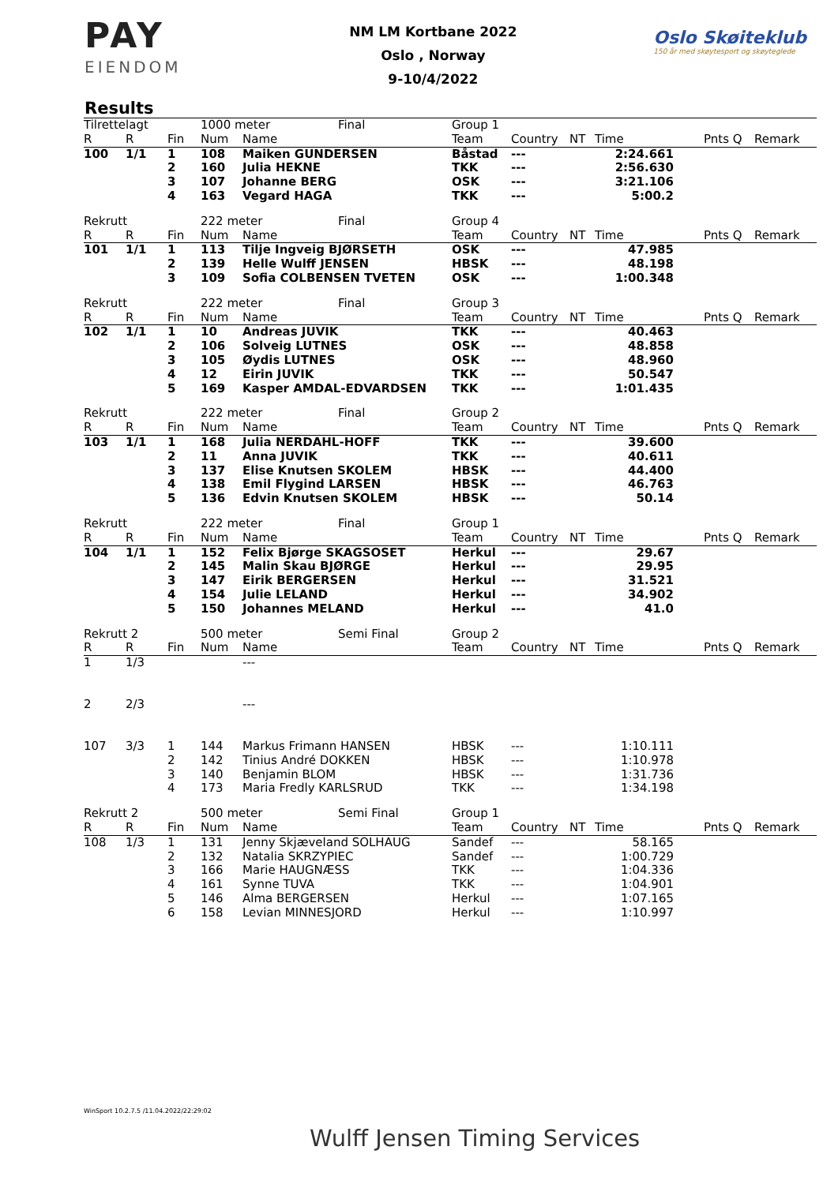PAY
EIENDOM
NM LM Kortbane 2022
Oslo , Norway
9-10/4/2022
Oslo Skøiteklub
150 år med skøytesport og skøyteglede
Results
| Tilrettelagt | | | 1000 meter Final | | Group 1 | | | | | | |
| R | R | Fin | Num | Name | Team | Country | NT | Time | Pnts | Q | Remark |
| 100 | 1/1 | 1 | 108 | Maiken GUNDERSEN | Båstad | --- | | 2:24.661 | | | |
| | | 2 | 160 | Julia HEKNE | TKK | --- | | 2:56.630 | | | |
| | | 3 | 107 | Johanne BERG | OSK | --- | | 3:21.106 | | | |
| | | 4 | 163 | Vegard HAGA | TKK | --- | | 5:00.2 | | | |
| Rekrutt | | | 222 meter Final | | Group 4 | | | | | | |
| R | R | Fin | Num | Name | Team | Country | NT | Time | Pnts | Q | Remark |
| 101 | 1/1 | 1 | 113 | Tilje Ingveig BJØRSETH | OSK | --- | | 47.985 | | | |
| | | 2 | 139 | Helle Wulff JENSEN | HBSK | --- | | 48.198 | | | |
| | | 3 | 109 | Sofia COLBENSEN TVETEN | OSK | --- | | 1:00.348 | | | |
| Rekrutt | | | 222 meter Final | | Group 3 | | | | | | |
| R | R | Fin | Num | Name | Team | Country | NT | Time | Pnts | Q | Remark |
| 102 | 1/1 | 1 | 10 | Andreas JUVIK | TKK | --- | | 40.463 | | | |
| | | 2 | 106 | Solveig LUTNES | OSK | --- | | 48.858 | | | |
| | | 3 | 105 | Øydis LUTNES | OSK | --- | | 48.960 | | | |
| | | 4 | 12 | Eirin JUVIK | TKK | --- | | 50.547 | | | |
| | | 5 | 169 | Kasper AMDAL-EDVARDSEN | TKK | --- | | 1:01.435 | | | |
| Rekrutt | | | 222 meter Final | | Group 2 | | | | | | |
| R | R | Fin | Num | Name | Team | Country | NT | Time | Pnts | Q | Remark |
| 103 | 1/1 | 1 | 168 | Julia NERDAHL-HOFF | TKK | --- | | 39.600 | | | |
| | | 2 | 11 | Anna JUVIK | TKK | --- | | 40.611 | | | |
| | | 3 | 137 | Elise Knutsen SKOLEM | HBSK | --- | | 44.400 | | | |
| | | 4 | 138 | Emil Flygind LARSEN | HBSK | --- | | 46.763 | | | |
| | | 5 | 136 | Edvin Knutsen SKOLEM | HBSK | --- | | 50.14 | | | |
| Rekrutt | | | 222 meter Final | | Group 1 | | | | | | |
| R | R | Fin | Num | Name | Team | Country | NT | Time | Pnts | Q | Remark |
| 104 | 1/1 | 1 | 152 | Felix Bjørge SKAGSOSET | Herkul | --- | | 29.67 | | | |
| | | 2 | 145 | Malin Skau BJØRGE | Herkul | --- | | 29.95 | | | |
| | | 3 | 147 | Eirik BERGERSEN | Herkul | --- | | 31.521 | | | |
| | | 4 | 154 | Julie LELAND | Herkul | --- | | 34.902 | | | |
| | | 5 | 150 | Johannes MELAND | Herkul | --- | | 41.0 | | | |
| Rekrutt 2 | | | 500 meter Semi Final | | Group 2 | | | | | | |
| R | R | Fin | Num | Name | Team | Country | NT | Time | Pnts | Q | Remark |
| 1 | 1/3 | | | --- | | | | | | | |
| 2 | 2/3 | | | --- | | | | | | | |
| 107 | 3/3 | 1 | 144 | Markus Frimann HANSEN | HBSK | --- | | 1:10.111 | | | |
| | | 2 | 142 | Tinius André DOKKEN | HBSK | --- | | 1:10.978 | | | |
| | | 3 | 140 | Benjamin BLOM | HBSK | --- | | 1:31.736 | | | |
| | | 4 | 173 | Maria Fredly KARLSRUD | TKK | --- | | 1:34.198 | | | |
| Rekrutt 2 | | | 500 meter Semi Final | | Group 1 | | | | | | |
| R | R | Fin | Num | Name | Team | Country | NT | Time | Pnts | Q | Remark |
| 108 | 1/3 | 1 | 131 | Jenny Skjæveland SOLHAUG | Sandef | --- | | 58.165 | | | |
| | | 2 | 132 | Natalia SKRZYPIEC | Sandef | --- | | 1:00.729 | | | |
| | | 3 | 166 | Marie HAUGNÆSS | TKK | --- | | 1:04.336 | | | |
| | | 4 | 161 | Synne TUVA | TKK | --- | | 1:04.901 | | | |
| | | 5 | 146 | Alma BERGERSEN | Herkul | --- | | 1:07.165 | | | |
| | | 6 | 158 | Levian MINNESJORD | Herkul | --- | | 1:10.997 | | | |
WinSport 10.2.7.5 /11.04.2022/22:29:02
Wulff Jensen Timing Services